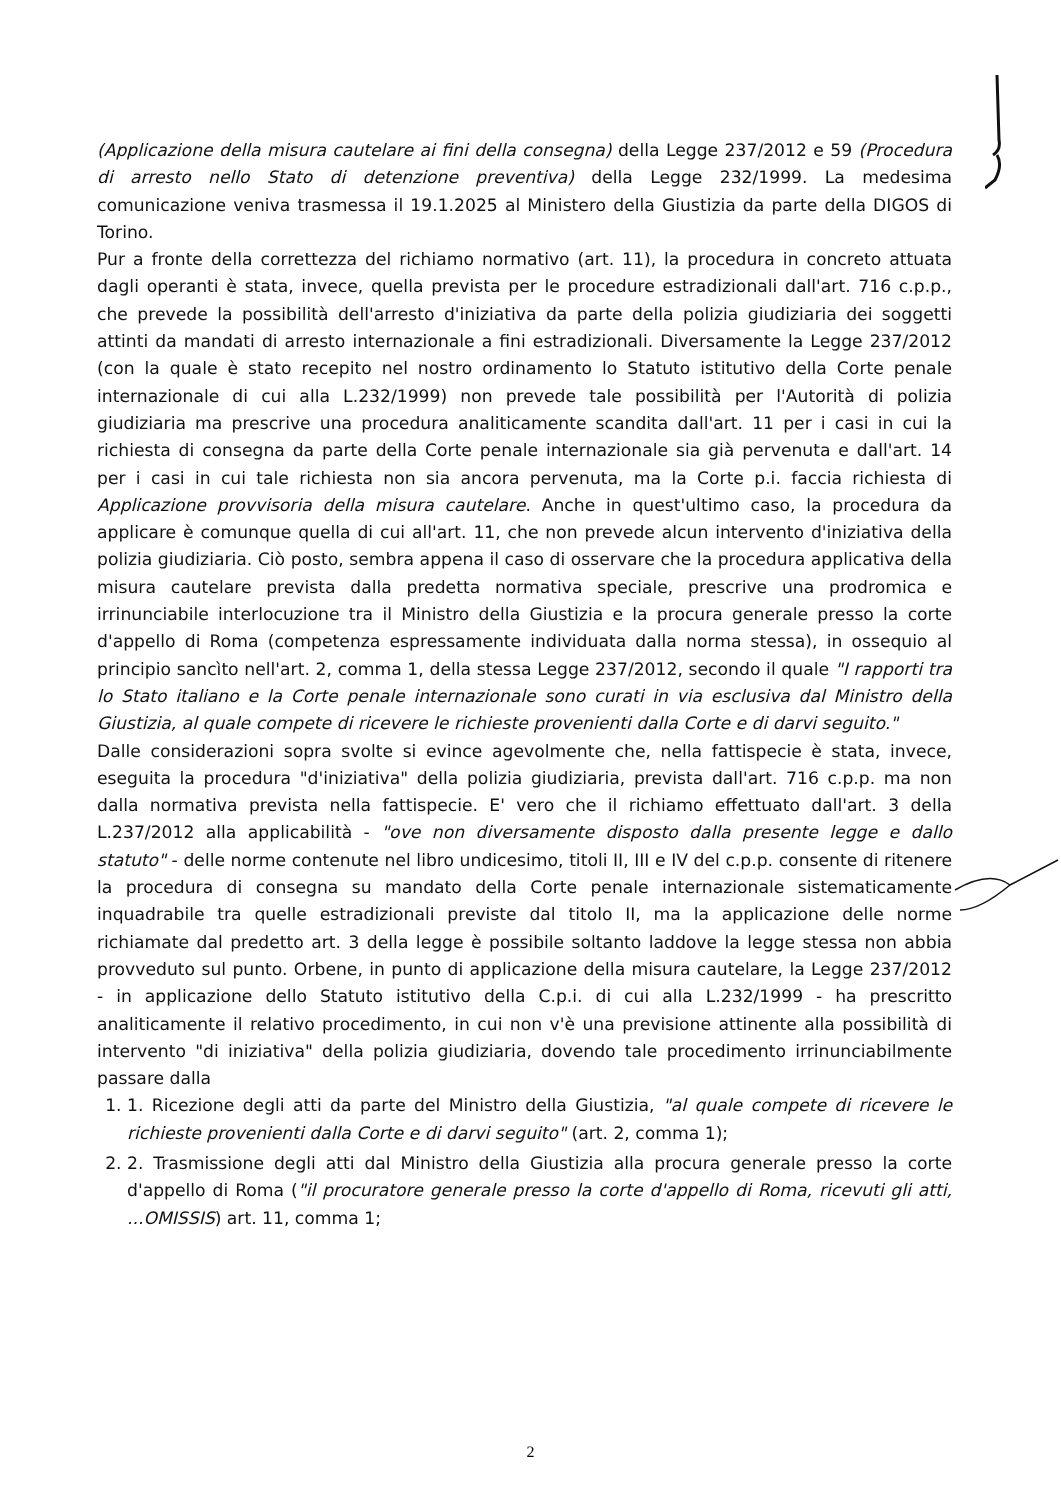(Applicazione della misura cautelare ai fini della consegna) della Legge 237/2012 e 59 (Procedura di arresto nello Stato di detenzione preventiva) della Legge 232/1999. La medesima comunicazione veniva trasmessa il 19.1.2025 al Ministero della Giustizia da parte della DIGOS di Torino.
Pur a fronte della correttezza del richiamo normativo (art. 11), la procedura in concreto attuata dagli operanti è stata, invece, quella prevista per le procedure estradizionali dall'art. 716 c.p.p., che prevede la possibilità dell'arresto d'iniziativa da parte della polizia giudiziaria dei soggetti attinti da mandati di arresto internazionale a fini estradizionali. Diversamente la Legge 237/2012 (con la quale è stato recepito nel nostro ordinamento lo Statuto istitutivo della Corte penale internazionale di cui alla L.232/1999) non prevede tale possibilità per l'Autorità di polizia giudiziaria ma prescrive una procedura analiticamente scandita dall'art. 11 per i casi in cui la richiesta di consegna da parte della Corte penale internazionale sia già pervenuta e dall'art. 14 per i casi in cui tale richiesta non sia ancora pervenuta, ma la Corte p.i. faccia richiesta di Applicazione provvisoria della misura cautelare. Anche in quest'ultimo caso, la procedura da applicare è comunque quella di cui all'art. 11, che non prevede alcun intervento d'iniziativa della polizia giudiziaria. Ciò posto, sembra appena il caso di osservare che la procedura applicativa della misura cautelare prevista dalla predetta normativa speciale, prescrive una prodromica e irrinunciabile interlocuzione tra il Ministro della Giustizia e la procura generale presso la corte d'appello di Roma (competenza espressamente individuata dalla norma stessa), in ossequio al principio sancìto nell'art. 2, comma 1, della stessa Legge 237/2012, secondo il quale "I rapporti tra lo Stato italiano e la Corte penale internazionale sono curati in via esclusiva dal Ministro della Giustizia, al quale compete di ricevere le richieste provenienti dalla Corte e di darvi seguito."
Dalle considerazioni sopra svolte si evince agevolmente che, nella fattispecie è stata, invece, eseguita la procedura "d'iniziativa" della polizia giudiziaria, prevista dall'art. 716 c.p.p. ma non dalla normativa prevista nella fattispecie. E' vero che il richiamo effettuato dall'art. 3 della L.237/2012 alla applicabilità - "ove non diversamente disposto dalla presente legge e dallo statuto" - delle norme contenute nel libro undicesimo, titoli II, III e IV del c.p.p. consente di ritenere la procedura di consegna su mandato della Corte penale internazionale sistematicamente inquadrabile tra quelle estradizionali previste dal titolo II, ma la applicazione delle norme richiamate dal predetto art. 3 della legge è possibile soltanto laddove la legge stessa non abbia provveduto sul punto. Orbene, in punto di applicazione della misura cautelare, la Legge 237/2012 - in applicazione dello Statuto istitutivo della C.p.i. di cui alla L.232/1999 - ha prescritto analiticamente il relativo procedimento, in cui non v'è una previsione attinente alla possibilità di intervento "di iniziativa" della polizia giudiziaria, dovendo tale procedimento irrinunciabilmente passare dalla
1. 1. Ricezione degli atti da parte del Ministro della Giustizia, "al quale compete di ricevere le richieste provenienti dalla Corte e di darvi seguito" (art. 2, comma 1);
2. 2. Trasmissione degli atti dal Ministro della Giustizia alla procura generale presso la corte d'appello di Roma ("il procuratore generale presso la corte d'appello di Roma, ricevuti gli atti, ...OMISSIS) art. 11, comma 1;
2